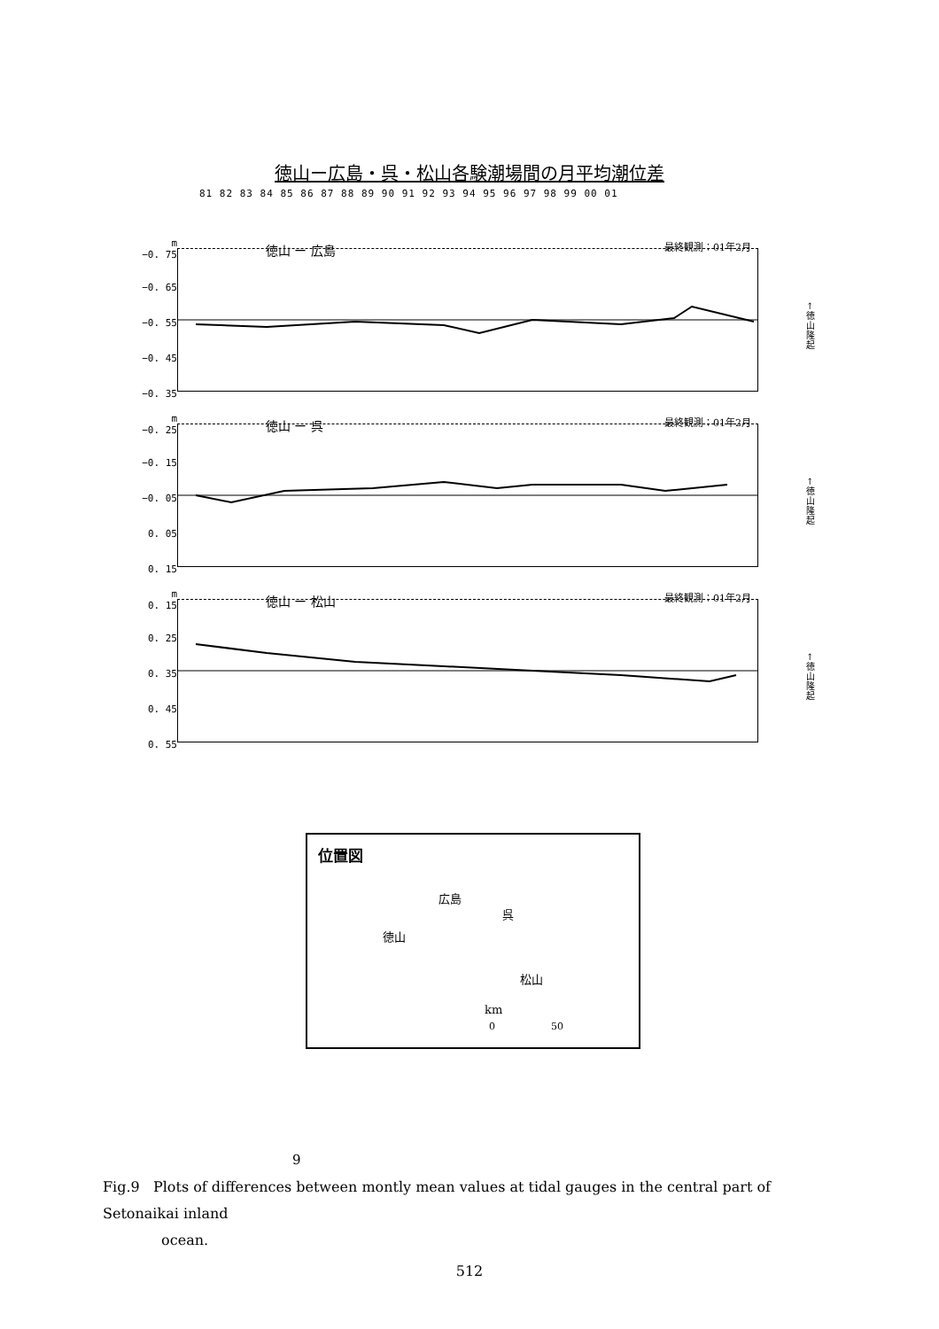徳山ー広島・呉・松山各験潮場間の月平均潮位差
81 82 83 84 85 86 87 88 89 90 91 92 93 94 95 96 97 98 99 00 01
m
−0. 75
−0. 65
−0. 55
−0. 45
−0. 35
徳山 ー 広島 最終観測：01年2月
↑ 徳 山 隆 起
m
−0. 25
−0. 15
−0. 05
0. 05
0. 15
徳山 ー 呉 最終観測：01年2月
↑ 徳 山 隆 起
m
0. 15
0. 25
0. 35
0. 45
0. 55
徳山 ー 松山 最終観測：01年2月
↑ 徳 山 隆 起
位置図
広島
呉
徳山
松山
km
0 50
9
Fig.9 Plots of differences between montly mean values at tidal gauges in the central part of Setonaikai inland
ocean.
512